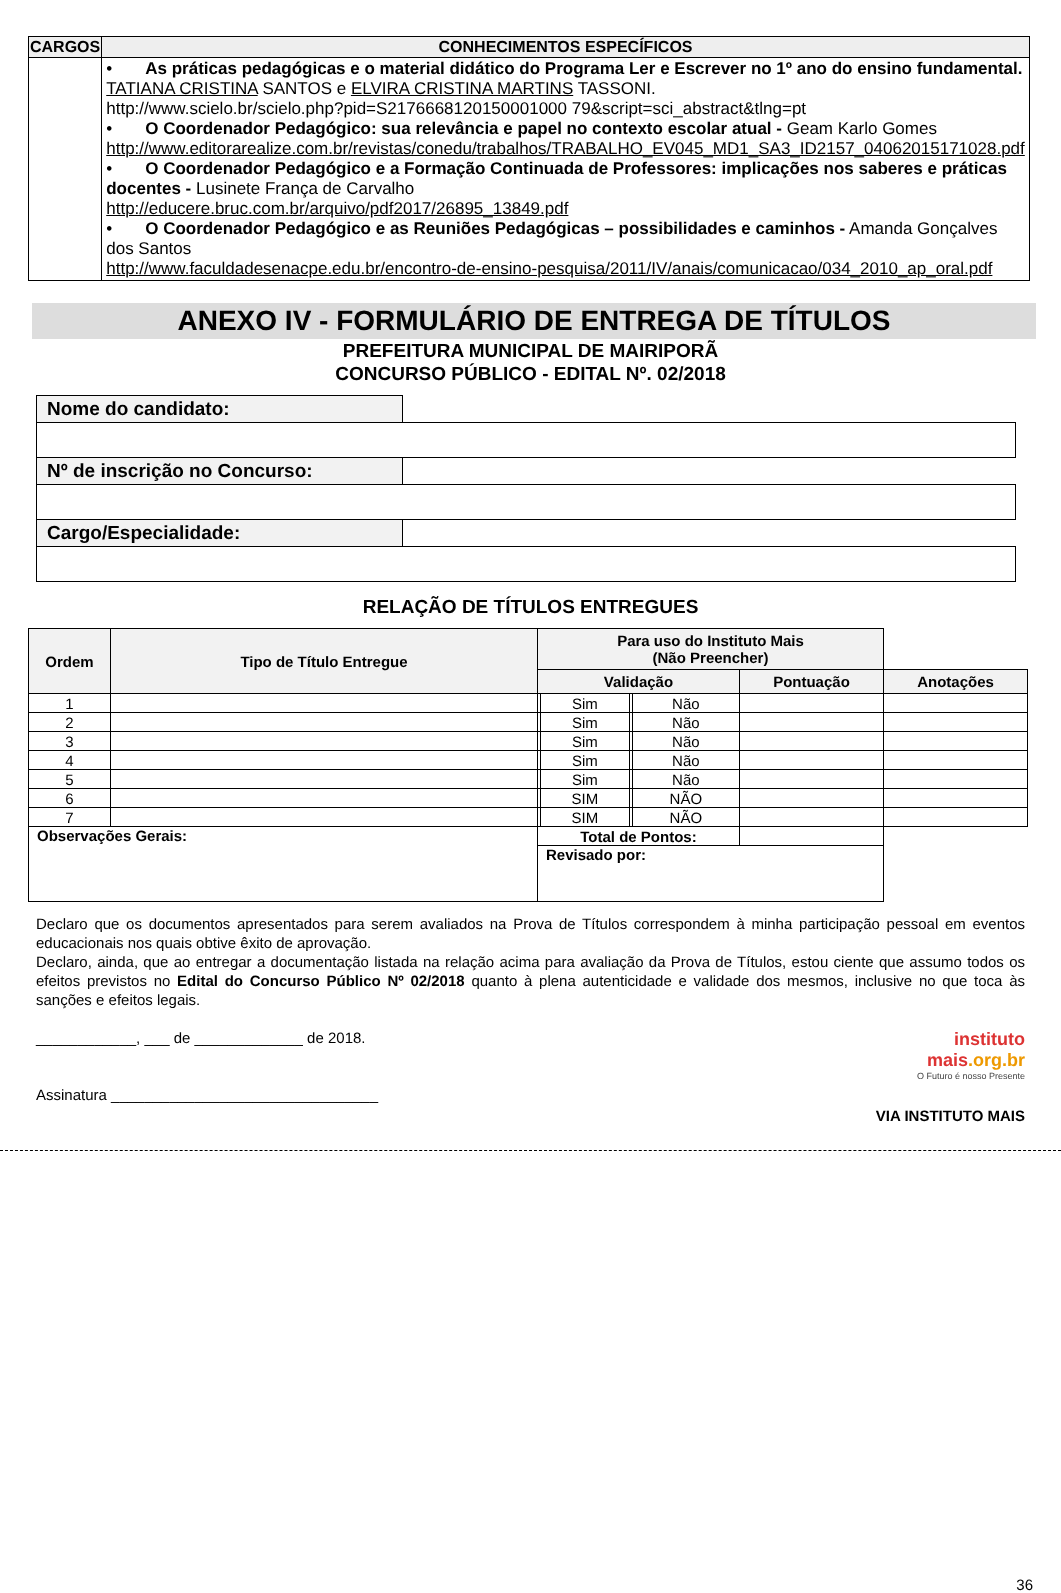| CARGOS | CONHECIMENTOS ESPECÍFICOS |
| --- | --- |
| | • As práticas pedagógicas e o material didático do Programa Ler e Escrever no 1º ano do ensino fundamental. TATIANA CRISTINA SANTOS e ELVIRA CRISTINA MARTINS TASSONI. http://www.scielo.br/scielo.php?pid=S2176668120150001000 79&script=sci_abstract&tlng=pt • O Coordenador Pedagógico: sua relevância e papel no contexto escolar atual - Geam Karlo Gomes http://www.editorarealize.com.br/revistas/conedu/trabalhos/TRABALHO_EV045_MD1_SA3_ID2157_04062015171028.pdf • O Coordenador Pedagógico e a Formação Continuada de Professores: implicações nos saberes e práticas docentes - Lusinete França de Carvalho http://educere.bruc.com.br/arquivo/pdf2017/26895_13849.pdf • O Coordenador Pedagógico e as Reuniões Pedagógicas – possibilidades e caminhos - Amanda Gonçalves dos Santos http://www.faculdadesenacpe.edu.br/encontro-de-ensino-pesquisa/2011/IV/anais/comunicacao/034_2010_ap_oral.pdf |
ANEXO IV - FORMULÁRIO DE ENTREGA DE TÍTULOS
PREFEITURA MUNICIPAL DE MAIRIPORÃ
CONCURSO PÚBLICO - EDITAL Nº. 02/2018
| Nome do candidato: | |
| Nº de inscrição no Concurso: | |
| Cargo/Especialidade: | |
RELAÇÃO DE TÍTULOS ENTREGUES
| Ordem | Tipo de Título Entregue | Para uso do Instituto Mais (Não Preencher) | | | | | |
| --- | --- | --- | --- | --- | --- | --- | --- |
| | | Validação | | | | Pontuação | Anotações |
| 1 | | | Sim | | Não | | |
| 2 | | | Sim | | Não | | |
| 3 | | | Sim | | Não | | |
| 4 | | | Sim | | Não | | |
| 5 | | | Sim | | Não | | |
| 6 | | | SIM | | NÃO | | |
| 7 | | | SIM | | NÃO | | |
| Observações Gerais: | | Total de Pontos: | | | | | |
| | | Revisado por: | | | | | |
Declaro que os documentos apresentados para serem avaliados na Prova de Títulos correspondem à minha participação pessoal em eventos educacionais nos quais obtive êxito de aprovação.
Declaro, ainda, que ao entregar a documentação listada na relação acima para avaliação da Prova de Títulos, estou ciente que assumo todos os efeitos previstos no Edital do Concurso Público Nº 02/2018 quanto à plena autenticidade e validade dos mesmos, inclusive no que toca às sanções e efeitos legais.
____________, ___ de _____________ de 2018.
Assinatura ________________________________
instituto
mais.org.br
O Futuro é nosso Presente
VIA INSTITUTO MAIS
36